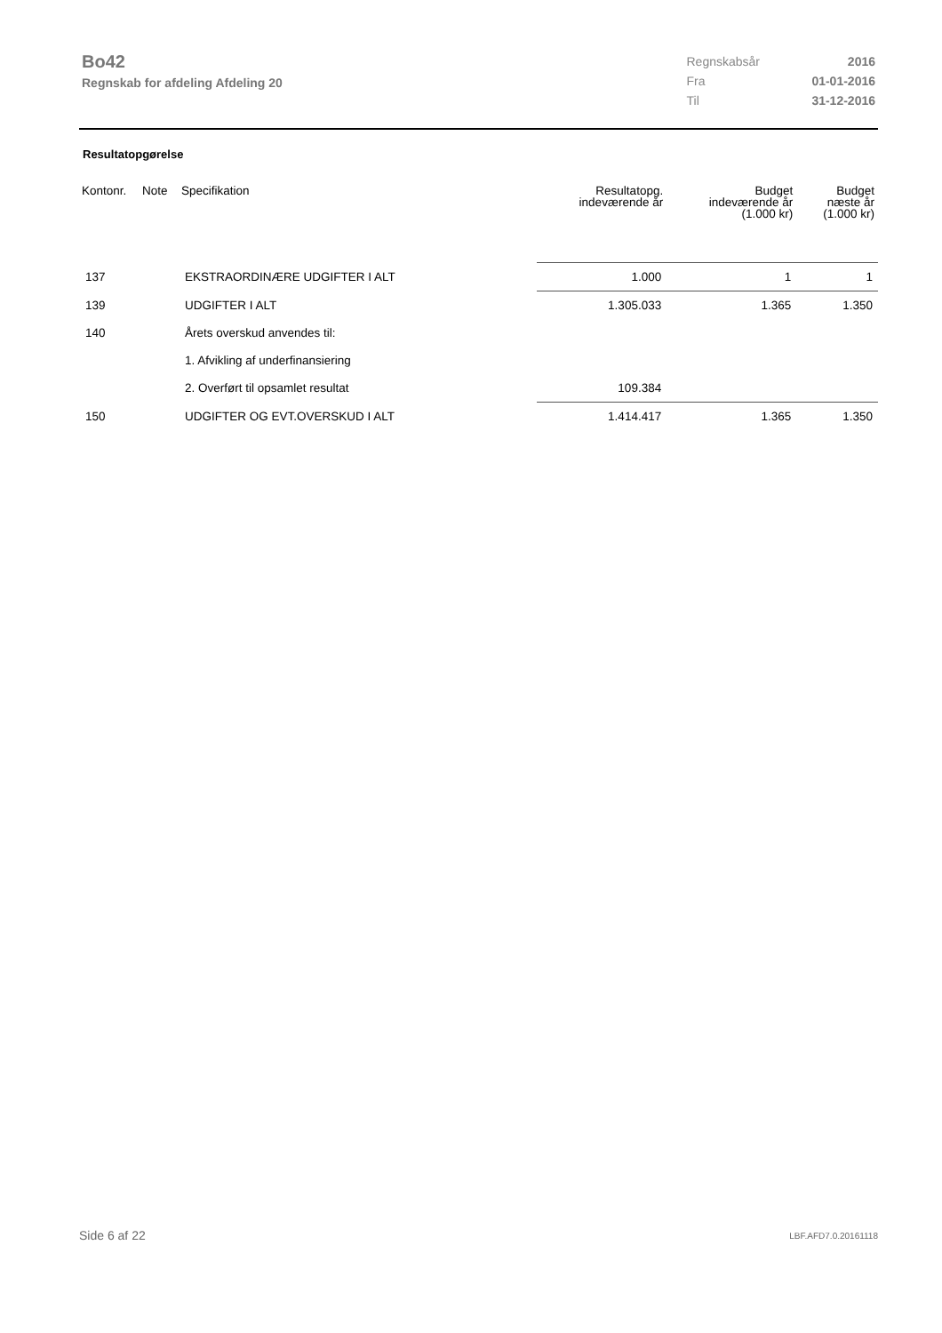Bo42
Regnskab for afdeling Afdeling 20
| Regnskabsår | 2016 |
| Fra | 01-01-2016 |
| Til | 31-12-2016 |
Resultatopgørelse
| Kontonr. | Note | Specifikation | Resultatopg. indeværende år | Budget indeværende år (1.000 kr) | Budget næste år (1.000 kr) |
| --- | --- | --- | --- | --- | --- |
| 137 | | EKSTRAORDINÆRE UDGIFTER I ALT | 1.000 | 1 | 1 |
| 139 | | UDGIFTER I ALT | 1.305.033 | 1.365 | 1.350 |
| 140 | | Årets overskud anvendes til: | | | |
| | | 1. Afvikling af underfinansiering | | | |
| | | 2. Overført til opsamlet resultat | 109.384 | | |
| 150 | | UDGIFTER OG EVT.OVERSKUD I ALT | 1.414.417 | 1.365 | 1.350 |
Side 6 af 22 LBF.AFD7.0.20161118